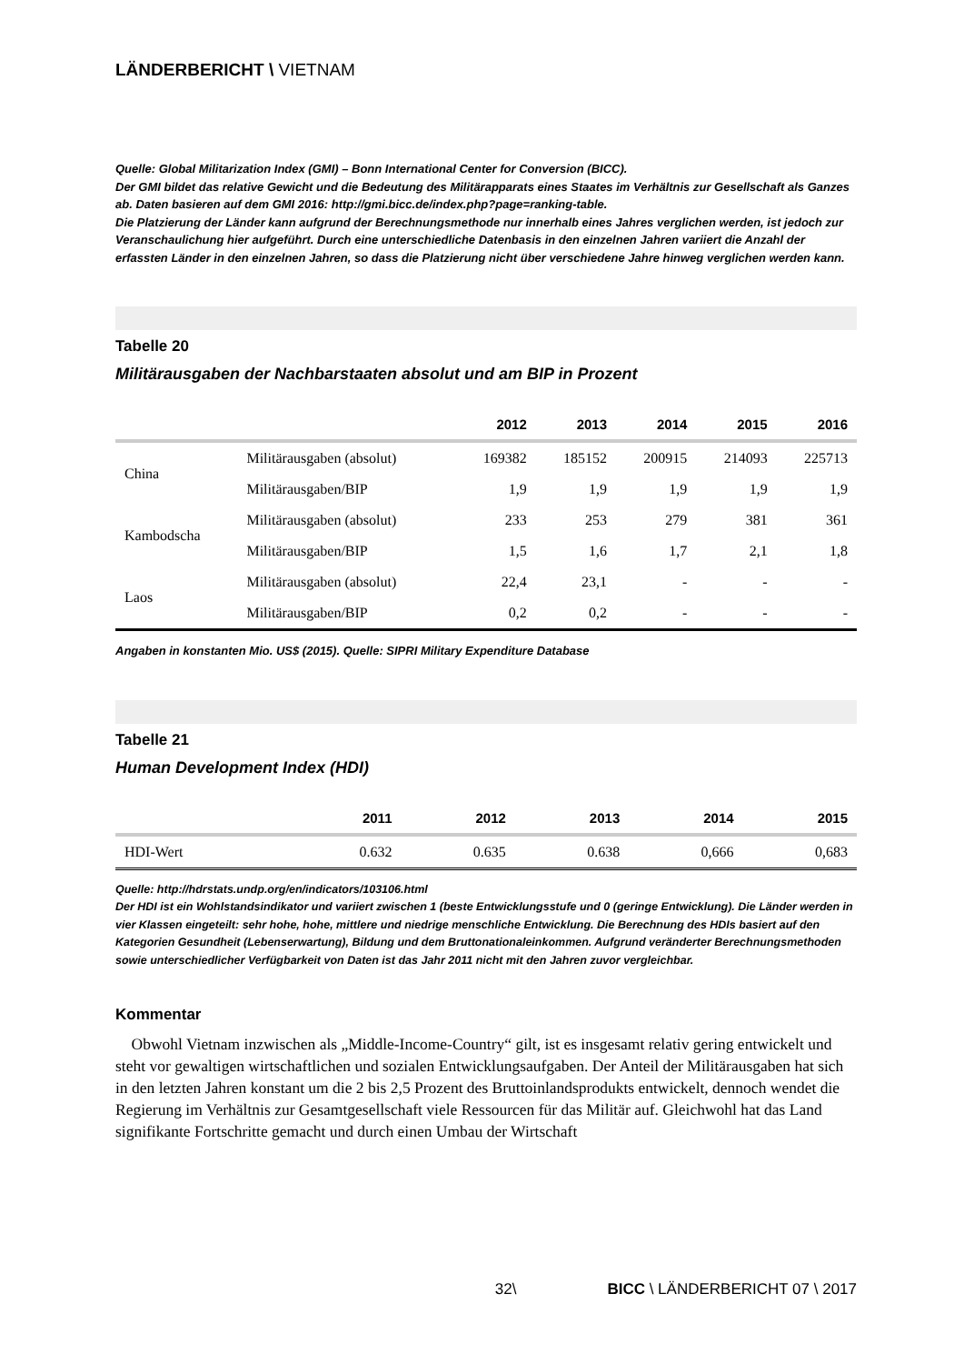LÄNDERBERICHT \ VIETNAM
Quelle: Global Militarization Index (GMI) – Bonn International Center for Conversion (BICC).
Der GMI bildet das relative Gewicht und die Bedeutung des Militärapparats eines Staates im Verhältnis zur Gesellschaft als Ganzes ab. Daten basieren auf dem GMI 2016: http://gmi.bicc.de/index.php?page=ranking-table.
Die Platzierung der Länder kann aufgrund der Berechnungsmethode nur innerhalb eines Jahres verglichen werden, ist jedoch zur Veranschaulichung hier aufgeführt. Durch eine unterschiedliche Datenbasis in den einzelnen Jahren variiert die Anzahl der erfassten Länder in den einzelnen Jahren, so dass die Platzierung nicht über verschiedene Jahre hinweg verglichen werden kann.
Tabelle 20
Militärausgaben der Nachbarstaaten absolut und am BIP in Prozent
| | | 2012 | 2013 | 2014 | 2015 | 2016 |
| --- | --- | --- | --- | --- | --- | --- |
| China | Militärausgaben (absolut) | 169382 | 185152 | 200915 | 214093 | 225713 |
| | Militärausgaben/BIP | 1,9 | 1,9 | 1,9 | 1,9 | 1,9 |
| Kambodscha | Militärausgaben (absolut) | 233 | 253 | 279 | 381 | 361 |
| | Militärausgaben/BIP | 1,5 | 1,6 | 1,7 | 2,1 | 1,8 |
| Laos | Militärausgaben (absolut) | 22,4 | 23,1 | - | - | - |
| | Militärausgaben/BIP | 0,2 | 0,2 | - | - | - |
Angaben in konstanten Mio. US$ (2015). Quelle: SIPRI Military Expenditure Database
Tabelle 21
Human Development Index (HDI)
| | 2011 | 2012 | 2013 | 2014 | 2015 |
| --- | --- | --- | --- | --- | --- |
| HDI-Wert | 0.632 | 0.635 | 0.638 | 0,666 | 0,683 |
Quelle: http://hdrstats.undp.org/en/indicators/103106.html
Der HDI ist ein Wohlstandsindikator und variiert zwischen 1 (beste Entwicklungsstufe und 0 (geringe Entwicklung). Die Länder werden in vier Klassen eingeteilt: sehr hohe, hohe, mittlere und niedrige menschliche Entwicklung. Die Berechnung des HDIs basiert auf den Kategorien Gesundheit (Lebenserwartung), Bildung und dem Bruttonationaleinkommen. Aufgrund veränderter Berechnungsmethoden sowie unterschiedlicher Verfügbarkeit von Daten ist das Jahr 2011 nicht mit den Jahren zuvor vergleichbar.
Kommentar
Obwohl Vietnam inzwischen als „Middle-Income-Country“ gilt, ist es insgesamt relativ gering entwickelt und steht vor gewaltigen wirtschaftlichen und sozialen Entwicklungs­aufgaben. Der Anteil der Militärausgaben hat sich in den letzten Jahren konstant um die 2 bis 2,5 Prozent des Bruttoinlandsprodukts entwickelt, dennoch wendet die Regierung im Verhältnis zur Gesamtgesellschaft viele Ressourcen für das Militär auf. Gleichwohl hat das Land signifikante Fortschritte gemacht und durch einen Umbau der Wirtschaft
32\ BICC \ LÄNDERBERICHT 07 \ 2017